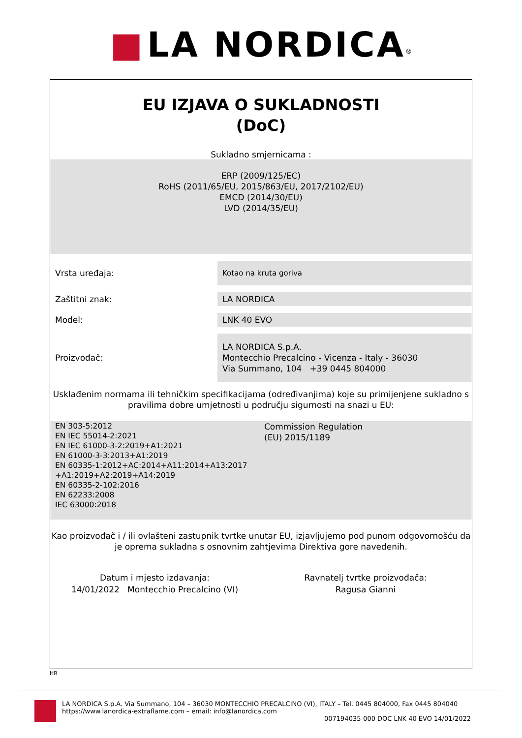■ LA NORDICA<sup>®</sup>
EU IZJAVA O SUKLADNOSTI
(DoC)
Sukladno smjernicama :
ERP (2009/125/EC)
RoHS (2011/65/EU, 2015/863/EU, 2017/2102/EU)
EMCD (2014/30/EU)
LVD (2014/35/EU)
| Vrsta uređaja: | Kotao na kruta goriva |
| Zaštitni znak: | LA NORDICA |
| Model: | LNK 40 EVO |
| Proizvođač: | LA NORDICA S.p.A. Montecchio Precalcino - Vicenza - Italy - 36030 Via Summano, 104 +39 0445 804000 |
Usklađenim normama ili tehničkim specifikacijama (određivanjima) koje su primijenjene sukladno s pravilima dobre umjetnosti u području sigurnosti na snazi u EU:
EN 303-5:2012
EN IEC 55014-2:2021
EN IEC 61000-3-2:2019+A1:2021
EN 61000-3-3:2013+A1:2019
EN 60335-1:2012+AC:2014+A11:2014+A13:2017
+A1:2019+A2:2019+A14:2019
EN 60335-2-102:2016
EN 62233:2008
IEC 63000:2018
Commission Regulation
(EU) 2015/1189
Kao proizvođač i / ili ovlašteni zastupnik tvrtke unutar EU, izjavljujemo pod punom odgovornošću da je oprema sukladna s osnovnim zahtjevima Direktiva gore navedenih.
Datum i mjesto izdavanja:
14/01/2022 Montecchio Precalcino (VI)
Ravnatelj tvrtke proizvođača:
Ragusa Gianni
HR
LA NORDICA S.p.A. Via Summano, 104 – 36030 MONTECCHIO PRECALCINO (VI), ITALY – Tel. 0445 804000, Fax 0445 804040
https://www.lanordica-extraflame.com – email: info@lanordica.com
007194035-000 DOC LNK 40 EVO 14/01/2022